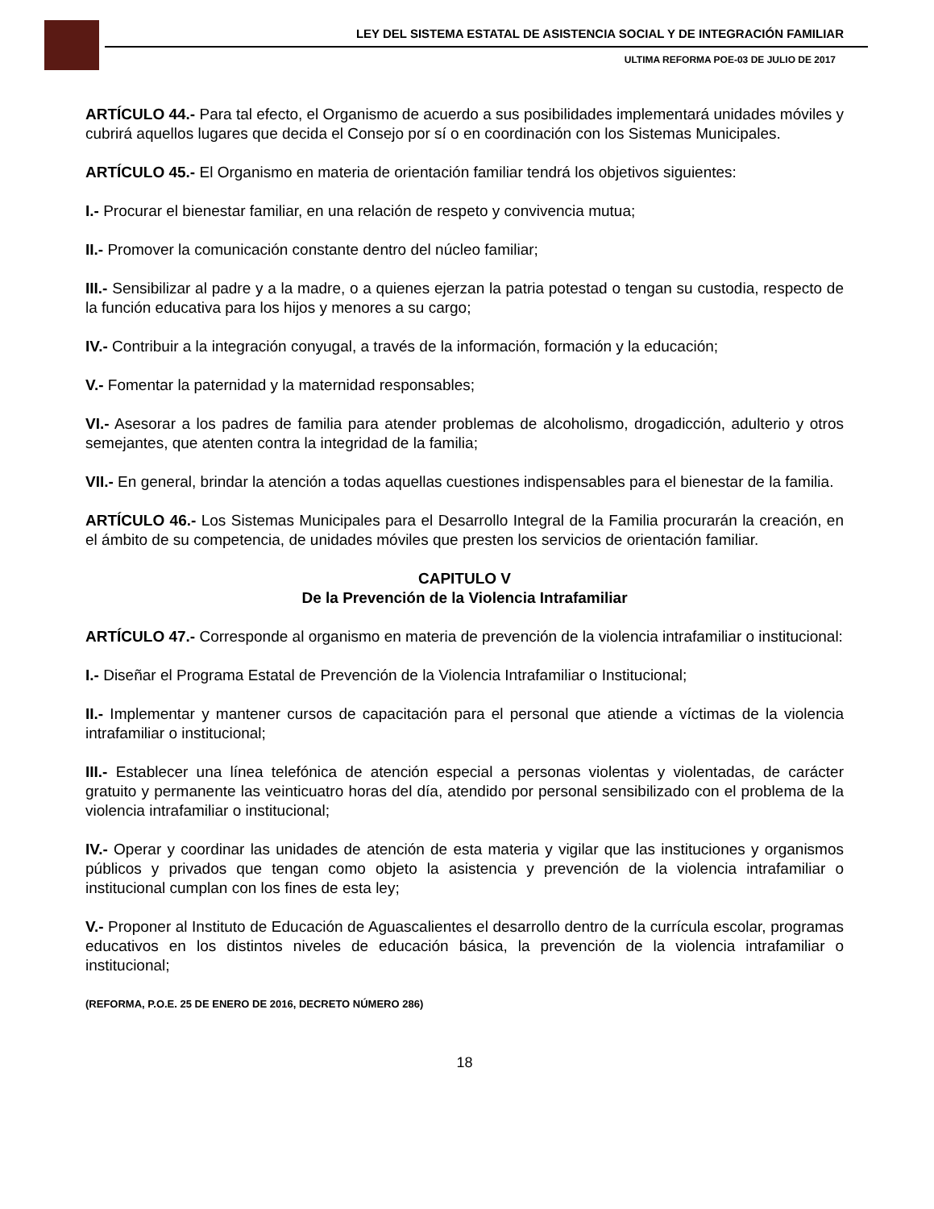LEY DEL SISTEMA ESTATAL DE ASISTENCIA SOCIAL Y DE INTEGRACIÓN FAMILIAR
ULTIMA REFORMA POE-03 DE JULIO DE 2017
ARTÍCULO 44.- Para tal efecto, el Organismo de acuerdo a sus posibilidades implementará unidades móviles y cubrirá aquellos lugares que decida el Consejo por sí o en coordinación con los Sistemas Municipales.
ARTÍCULO 45.- El Organismo en materia de orientación familiar tendrá los objetivos siguientes:
I.- Procurar el bienestar familiar, en una relación de respeto y convivencia mutua;
II.- Promover la comunicación constante dentro del núcleo familiar;
III.- Sensibilizar al padre y a la madre, o a quienes ejerzan la patria potestad o tengan su custodia, respecto de la función educativa para los hijos y menores a su cargo;
IV.- Contribuir a la integración conyugal, a través de la información, formación y la educación;
V.- Fomentar la paternidad y la maternidad responsables;
VI.- Asesorar a los padres de familia para atender problemas de alcoholismo, drogadicción, adulterio y otros semejantes, que atenten contra la integridad de la familia;
VII.- En general, brindar la atención a todas aquellas cuestiones indispensables para el bienestar de la familia.
ARTÍCULO 46.- Los Sistemas Municipales para el Desarrollo Integral de la Familia procurarán la creación, en el ámbito de su competencia, de unidades móviles que presten los servicios de orientación familiar.
CAPITULO V
De la Prevención de la Violencia Intrafamiliar
ARTÍCULO 47.- Corresponde al organismo en materia de prevención de la violencia intrafamiliar o institucional:
I.- Diseñar el Programa Estatal de Prevención de la Violencia Intrafamiliar o Institucional;
II.- Implementar y mantener cursos de capacitación para el personal que atiende a víctimas de la violencia intrafamiliar o institucional;
III.- Establecer una línea telefónica de atención especial a personas violentas y violentadas, de carácter gratuito y permanente las veinticuatro horas del día, atendido por personal sensibilizado con el problema de la violencia intrafamiliar o institucional;
IV.- Operar y coordinar las unidades de atención de esta materia y vigilar que las instituciones y organismos públicos y privados que tengan como objeto la asistencia y prevención de la violencia intrafamiliar o institucional cumplan con los fines de esta ley;
V.- Proponer al Instituto de Educación de Aguascalientes el desarrollo dentro de la currícula escolar, programas educativos en los distintos niveles de educación básica, la prevención de la violencia intrafamiliar o institucional;
(REFORMA, P.O.E. 25 DE ENERO DE 2016, DECRETO NÚMERO 286)
18